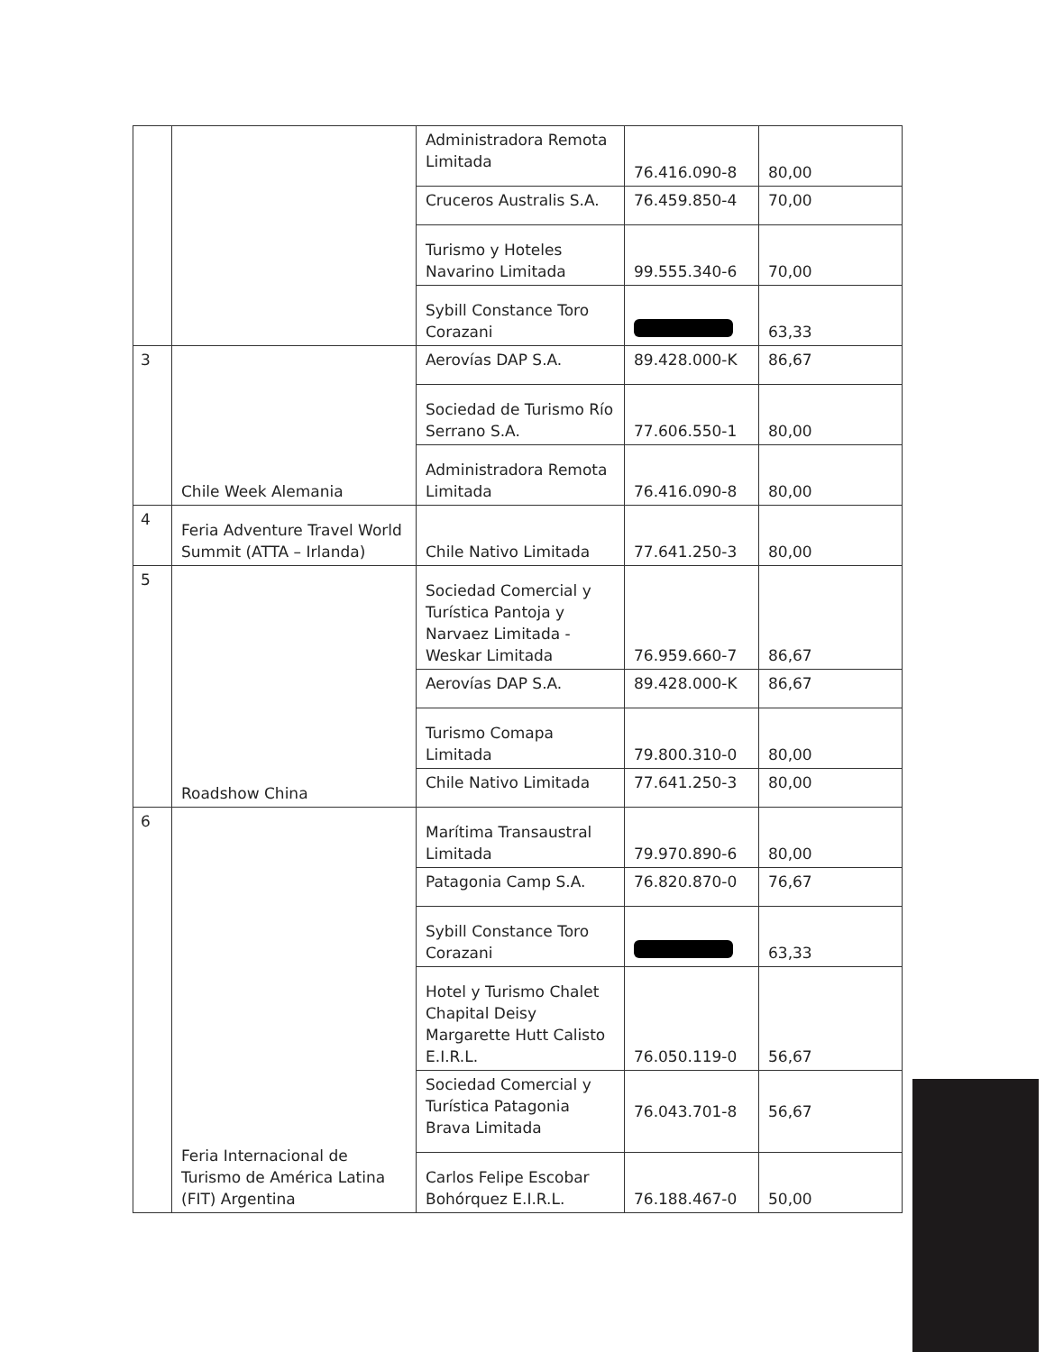| | | Administradora Remota Limitada | 76.416.090-8 | 80,00 |
| | | Cruceros Australis S.A. | 76.459.850-4 | 70,00 |
| | | Turismo y Hoteles Navarino Limitada | 99.555.340-6 | 70,00 |
| | | Sybill Constance Toro Corazani | | 63,33 |
| 3 | Chile Week Alemania | Aerovías DAP S.A. | 89.428.000-K | 86,67 |
| | | Sociedad de Turismo Río Serrano S.A. | 77.606.550-1 | 80,00 |
| | | Administradora Remota Limitada | 76.416.090-8 | 80,00 |
| 4 | Feria Adventure Travel World Summit (ATTA – Irlanda) | Chile Nativo Limitada | 77.641.250-3 | 80,00 |
| 5 | Roadshow China | Sociedad Comercial y Turística Pantoja y Narvaez Limitada - Weskar Limitada | 76.959.660-7 | 86,67 |
| | | Aerovías DAP S.A. | 89.428.000-K | 86,67 |
| | | Turismo Comapa Limitada | 79.800.310-0 | 80,00 |
| | | Chile Nativo Limitada | 77.641.250-3 | 80,00 |
| 6 | Feria Internacional de Turismo de América Latina (FIT) Argentina | Marítima Transaustral Limitada | 79.970.890-6 | 80,00 |
| | | Patagonia Camp S.A. | 76.820.870-0 | 76,67 |
| | | Sybill Constance Toro Corazani | | 63,33 |
| | | Hotel y Turismo Chalet Chapital Deisy Margarette Hutt Calisto E.I.R.L. | 76.050.119-0 | 56,67 |
| | | Sociedad Comercial y Turística Patagonia Brava Limitada | 76.043.701-8 | 56,67 |
| | | Carlos Felipe Escobar Bohórquez E.I.R.L. | 76.188.467-0 | 50,00 |